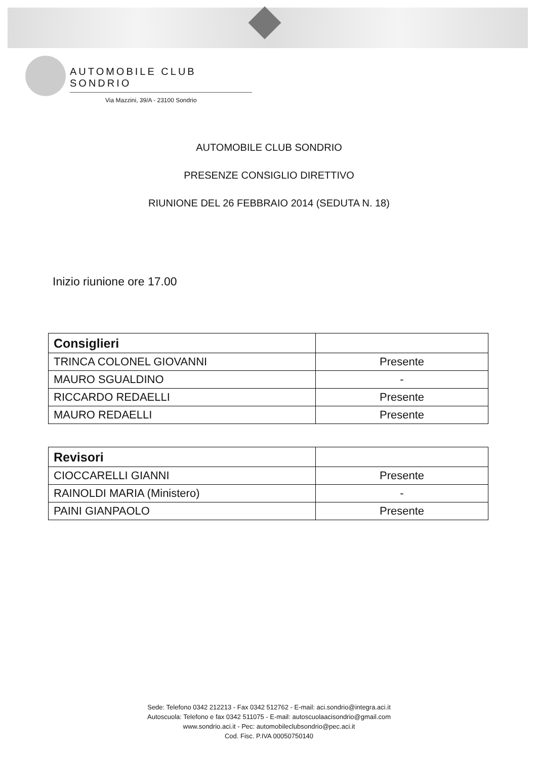AUTOMOBILE CLUB SONDRIO
Via Mazzini, 39/A - 23100 Sondrio
AUTOMOBILE CLUB SONDRIO
PRESENZE CONSIGLIO DIRETTIVO
RIUNIONE DEL 26 FEBBRAIO 2014 (SEDUTA N. 18)
Inizio riunione ore 17.00
| Consiglieri | |
| TRINCA COLONEL GIOVANNI | Presente |
| MAURO SGUALDINO | - |
| RICCARDO REDAELLI | Presente |
| MAURO REDAELLI | Presente |
| Revisori | |
| CIOCCARELLI GIANNI | Presente |
| RAINOLDI MARIA (Ministero) | - |
| PAINI GIANPAOLO | Presente |
Sede: Telefono 0342 212213 - Fax 0342 512762 - E-mail: aci.sondrio@integra.aci.it
Autoscuola: Telefono e fax 0342 511075 - E-mail: autoscuolaacisondrio@gmail.com
www.sondrio.aci.it - Pec: automobileclubsondrio@pec.aci.it
Cod. Fisc. P.IVA 00050750140